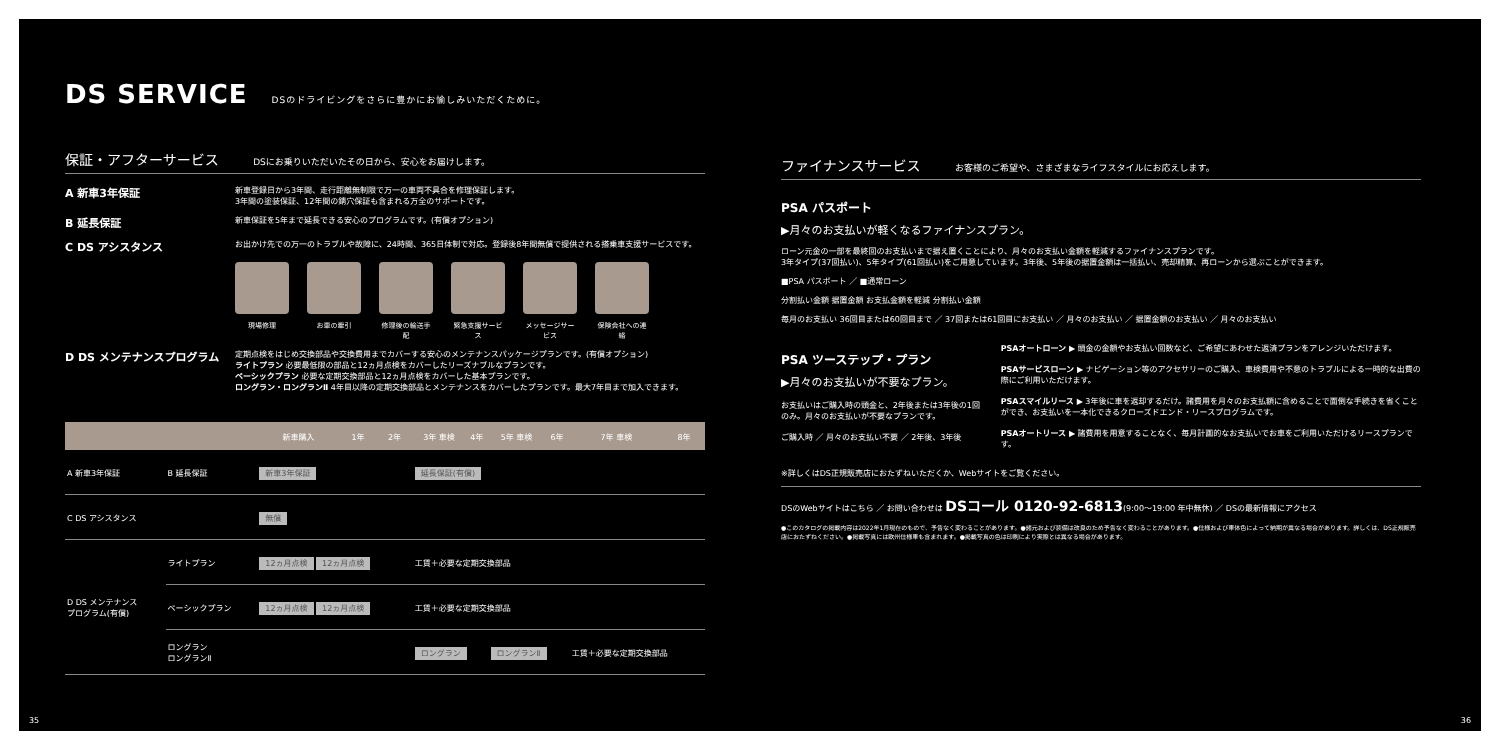DS SERVICE DSのドライビングをさらに豊かにお愉しみいただくために。
保証・アフターサービス DSにお乗りいただいたその日から、安心をお届けします。
A 新車3年保証 新車登録日から3年間、走行距離無制限で万一の車両不具合を修理保証します。
3年間の塗装保証、12年間の錆穴保証も含まれる万全のサポートです。
B 延長保証 新車保証を5年まで延長できる安心のプログラムです。(有償オプション)
C DS アシスタンス お出かけ先での万一のトラブルや故障に、24時間、365日体制で対応。登録後8年間無償で提供される搭乗車支援サービスです。
現場修理 お車の牽引 修理後の輸送手配
緊急支援サービス
メッセージサービス
保険会社への連絡
D DS メンテナンスプログラム 定期点検をはじめ交換部品や交換費用までカバーする安心のメンテナンスパッケージプランです。(有償オプション)
ライトプラン 必要最低限の部品と12ヵ月点検をカバーしたリーズナブルなプランです。
ベーシックプラン 必要な定期交換部品と12ヵ月点検をカバーした基本プランです。
ロングラン・ロングランⅡ 4年目以降の定期交換部品とメンテナンスをカバーしたプランです。最大7年目まで加入できます。
| | | 新車購入 | 1年 | 2年 | 3年 車検 | 4年 | 5年 車検 | 6年 | 7年 車検 | 8年 |
| --- | --- | --- | --- | --- | --- | --- | --- | --- | --- | --- |
| A 新車3年保証 | B 延長保証 | 新車3年保証 | | | 延長保証(有償) | | | | | |
| C DS アシスタンス | | 無償 | | | | | | | | |
| D DS メンテナンス プログラム(有償) | ライトプラン | 12ヵ月点検 12ヵ月点検 | | | 工賃＋必要な定期交換部品 | | | | | |
| | ベーシックプラン | 12ヵ月点検 12ヵ月点検 | | | 工賃＋必要な定期交換部品 | | | | | |
| | ロングラン ロングランⅡ | | | | ロングラン | | ロングランⅡ | | 工賃＋必要な定期交換部品 | |
ファイナンスサービス お客様のご希望や、さまざまなライフスタイルにお応えします。
PSA パスポート
▶月々のお支払いが軽くなるファイナンスプラン。
ローン元金の一部を最終回のお支払いまで据え置くことにより、月々のお支払い金額を軽減するファイナンスプランです。
3年タイプ(37回払い)、5年タイプ(61回払い)をご用意しています。3年後、5年後の据置金額は一括払い、売却精算、再ローンから選ぶことができます。
■PSA パスポート ／ ■通常ローン
分割払い金額 据置金額 お支払金額を軽減 分割払い金額
毎月のお支払い 36回目または60回目まで ／ 37回または61回目にお支払い ／ 月々のお支払い ／ 据置金額のお支払い ／ 月々のお支払い
PSA ツーステップ・プラン
▶月々のお支払いが不要なプラン。
お支払いはご購入時の頭金と、2年後または3年後の1回のみ。月々のお支払いが不要なプランです。
ご購入時 ／ 月々のお支払い不要 ／ 2年後、3年後
PSAオートローン ▶ 頭金の金額やお支払い回数など、ご希望にあわせた返済プランをアレンジいただけます。
PSAサービスローン ▶ ナビゲーション等のアクセサリーのご購入、車検費用や不意のトラブルによる一時的な出費の際にご利用いただけます。
PSAスマイルリース ▶ 3年後に車を返却するだけ。諸費用を月々のお支払額に含めることで面倒な手続きを省くことができ、お支払いを一本化できるクローズドエンド・リースプログラムです。
PSAオートリース ▶ 諸費用を用意することなく、毎月計画的なお支払いでお車をご利用いただけるリースプランです。
※詳しくはDS正規販売店におたずねいただくか、Webサイトをご覧ください。
DSのWebサイトはこちら ／ お問い合わせは DSコール 0120-92-6813(9:00〜19:00 年中無休) ／ DSの最新情報にアクセス
●このカタログの掲載内容は2022年1月現在のもので、予告なく変わることがあります。●諸元および装備は改良のため予告なく変わることがあります。●仕様および車体色によって納期が異なる場合があります。詳しくは、DS正規販売店におたずねください。●掲載写真には欧州仕様車も含まれます。●掲載写真の色は印刷により実際とは異なる場合があります。
35 36